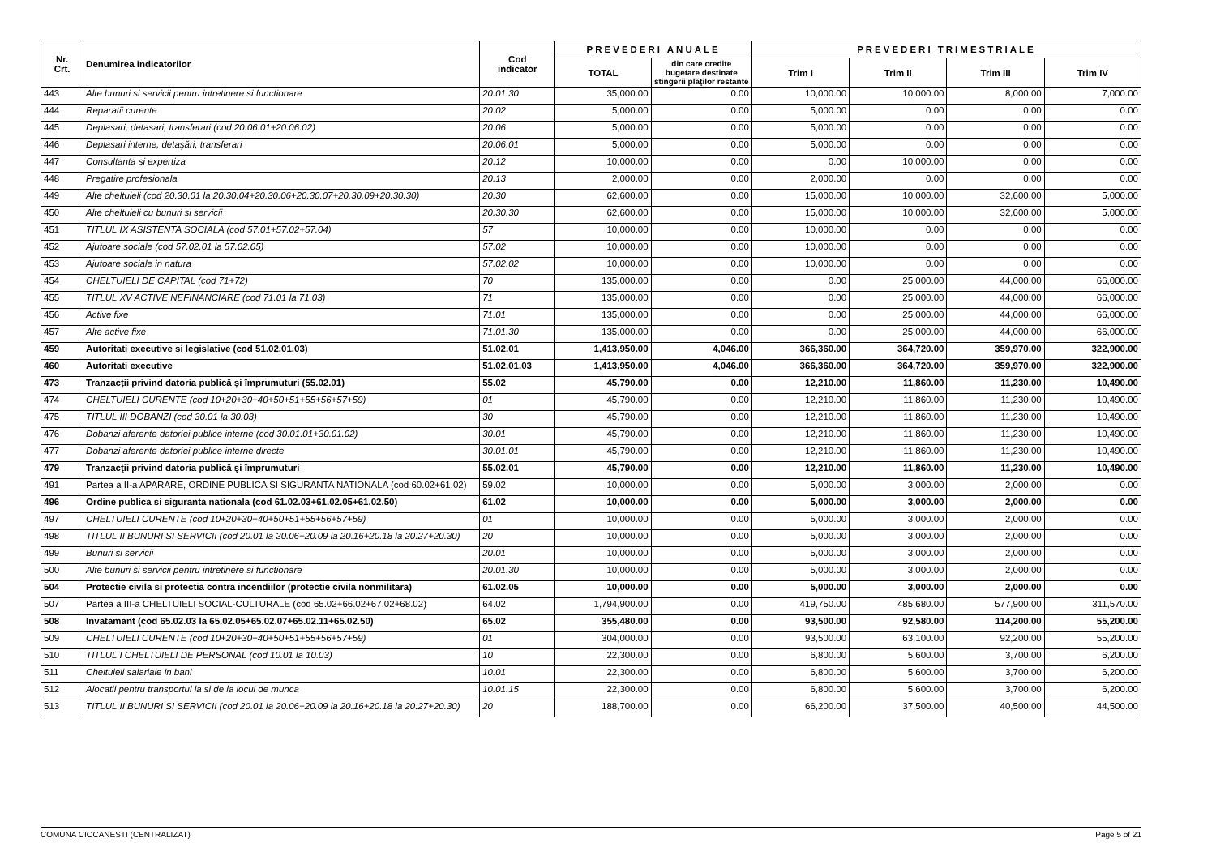| Nr. Crt. | Denumirea indicatorilor | Cod indicator | PREVEDERI ANUALE | | PREVEDERI TRIMESTRIALE | | | |
| --- | --- | --- | --- | --- | --- | --- | --- | --- |
| | | | TOTAL | din care credite bugetare destinate stingerii plăţilor restante | Trim I | Trim II | Trim III | Trim IV |
| 443 | Alte bunuri si servicii pentru intretinere si functionare | 20.01.30 | 35,000.00 | 0.00 | 10,000.00 | 10,000.00 | 8,000.00 | 7,000.00 |
| 444 | Reparatii curente | 20.02 | 5,000.00 | 0.00 | 5,000.00 | 0.00 | 0.00 | 0.00 |
| 445 | Deplasari, detasari, transferari (cod 20.06.01+20.06.02) | 20.06 | 5,000.00 | 0.00 | 5,000.00 | 0.00 | 0.00 | 0.00 |
| 446 | Deplasari interne, detaşări, transferari | 20.06.01 | 5,000.00 | 0.00 | 5,000.00 | 0.00 | 0.00 | 0.00 |
| 447 | Consultanta si expertiza | 20.12 | 10,000.00 | 0.00 | 0.00 | 10,000.00 | 0.00 | 0.00 |
| 448 | Pregatire profesionala | 20.13 | 2,000.00 | 0.00 | 2,000.00 | 0.00 | 0.00 | 0.00 |
| 449 | Alte cheltuieli (cod 20.30.01 la 20.30.04+20.30.06+20.30.07+20.30.09+20.30.30) | 20.30 | 62,600.00 | 0.00 | 15,000.00 | 10,000.00 | 32,600.00 | 5,000.00 |
| 450 | Alte cheltuieli cu bunuri si servicii | 20.30.30 | 62,600.00 | 0.00 | 15,000.00 | 10,000.00 | 32,600.00 | 5,000.00 |
| 451 | TITLUL IX ASISTENTA SOCIALA (cod 57.01+57.02+57.04) | 57 | 10,000.00 | 0.00 | 10,000.00 | 0.00 | 0.00 | 0.00 |
| 452 | Ajutoare sociale (cod 57.02.01 la 57.02.05) | 57.02 | 10,000.00 | 0.00 | 10,000.00 | 0.00 | 0.00 | 0.00 |
| 453 | Ajutoare sociale in natura | 57.02.02 | 10,000.00 | 0.00 | 10,000.00 | 0.00 | 0.00 | 0.00 |
| 454 | CHELTUIELI DE CAPITAL (cod 71+72) | 70 | 135,000.00 | 0.00 | 0.00 | 25,000.00 | 44,000.00 | 66,000.00 |
| 455 | TITLUL XV ACTIVE NEFINANCIARE (cod 71.01 la 71.03) | 71 | 135,000.00 | 0.00 | 0.00 | 25,000.00 | 44,000.00 | 66,000.00 |
| 456 | Active fixe | 71.01 | 135,000.00 | 0.00 | 0.00 | 25,000.00 | 44,000.00 | 66,000.00 |
| 457 | Alte active fixe | 71.01.30 | 135,000.00 | 0.00 | 0.00 | 25,000.00 | 44,000.00 | 66,000.00 |
| 459 | Autoritati executive si legislative (cod 51.02.01.03) | 51.02.01 | 1,413,950.00 | 4,046.00 | 366,360.00 | 364,720.00 | 359,970.00 | 322,900.00 |
| 460 | Autoritati executive | 51.02.01.03 | 1,413,950.00 | 4,046.00 | 366,360.00 | 364,720.00 | 359,970.00 | 322,900.00 |
| 473 | Tranzacţii privind datoria publică şi împrumuturi (55.02.01) | 55.02 | 45,790.00 | 0.00 | 12,210.00 | 11,860.00 | 11,230.00 | 10,490.00 |
| 474 | CHELTUIELI CURENTE (cod 10+20+30+40+50+51+55+56+57+59) | 01 | 45,790.00 | 0.00 | 12,210.00 | 11,860.00 | 11,230.00 | 10,490.00 |
| 475 | TITLUL III DOBANZI (cod 30.01 la 30.03) | 30 | 45,790.00 | 0.00 | 12,210.00 | 11,860.00 | 11,230.00 | 10,490.00 |
| 476 | Dobanzi aferente datoriei publice interne (cod 30.01.01+30.01.02) | 30.01 | 45,790.00 | 0.00 | 12,210.00 | 11,860.00 | 11,230.00 | 10,490.00 |
| 477 | Dobanzi aferente datoriei publice interne directe | 30.01.01 | 45,790.00 | 0.00 | 12,210.00 | 11,860.00 | 11,230.00 | 10,490.00 |
| 479 | Tranzacţii privind datoria publică şi împrumuturi | 55.02.01 | 45,790.00 | 0.00 | 12,210.00 | 11,860.00 | 11,230.00 | 10,490.00 |
| 491 | Partea a II-a APARARE, ORDINE PUBLICA SI SIGURANTA NATIONALA (cod 60.02+61.02) | 59.02 | 10,000.00 | 0.00 | 5,000.00 | 3,000.00 | 2,000.00 | 0.00 |
| 496 | Ordine publica si siguranta nationala (cod 61.02.03+61.02.05+61.02.50) | 61.02 | 10,000.00 | 0.00 | 5,000.00 | 3,000.00 | 2,000.00 | 0.00 |
| 497 | CHELTUIELI CURENTE (cod 10+20+30+40+50+51+55+56+57+59) | 01 | 10,000.00 | 0.00 | 5,000.00 | 3,000.00 | 2,000.00 | 0.00 |
| 498 | TITLUL II BUNURI SI SERVICII (cod 20.01 la 20.06+20.09 la 20.16+20.18 la 20.27+20.30) | 20 | 10,000.00 | 0.00 | 5,000.00 | 3,000.00 | 2,000.00 | 0.00 |
| 499 | Bunuri si servicii | 20.01 | 10,000.00 | 0.00 | 5,000.00 | 3,000.00 | 2,000.00 | 0.00 |
| 500 | Alte bunuri si servicii pentru intretinere si functionare | 20.01.30 | 10,000.00 | 0.00 | 5,000.00 | 3,000.00 | 2,000.00 | 0.00 |
| 504 | Protectie civila si protectia contra incendiilor (protectie civila nonmilitara) | 61.02.05 | 10,000.00 | 0.00 | 5,000.00 | 3,000.00 | 2,000.00 | 0.00 |
| 507 | Partea a III-a CHELTUIELI SOCIAL-CULTURALE (cod 65.02+66.02+67.02+68.02) | 64.02 | 1,794,900.00 | 0.00 | 419,750.00 | 485,680.00 | 577,900.00 | 311,570.00 |
| 508 | Invatamant (cod 65.02.03 la 65.02.05+65.02.07+65.02.11+65.02.50) | 65.02 | 355,480.00 | 0.00 | 93,500.00 | 92,580.00 | 114,200.00 | 55,200.00 |
| 509 | CHELTUIELI CURENTE (cod 10+20+30+40+50+51+55+56+57+59) | 01 | 304,000.00 | 0.00 | 93,500.00 | 63,100.00 | 92,200.00 | 55,200.00 |
| 510 | TITLUL I CHELTUIELI DE PERSONAL (cod 10.01 la 10.03) | 10 | 22,300.00 | 0.00 | 6,800.00 | 5,600.00 | 3,700.00 | 6,200.00 |
| 511 | Cheltuieli salariale in bani | 10.01 | 22,300.00 | 0.00 | 6,800.00 | 5,600.00 | 3,700.00 | 6,200.00 |
| 512 | Alocatii pentru transportul la si de la locul de munca | 10.01.15 | 22,300.00 | 0.00 | 6,800.00 | 5,600.00 | 3,700.00 | 6,200.00 |
| 513 | TITLUL II BUNURI SI SERVICII (cod 20.01 la 20.06+20.09 la 20.16+20.18 la 20.27+20.30) | 20 | 188,700.00 | 0.00 | 66,200.00 | 37,500.00 | 40,500.00 | 44,500.00 |
COMUNA CIOCANESTI (CENTRALIZAT) Page 5 of 21